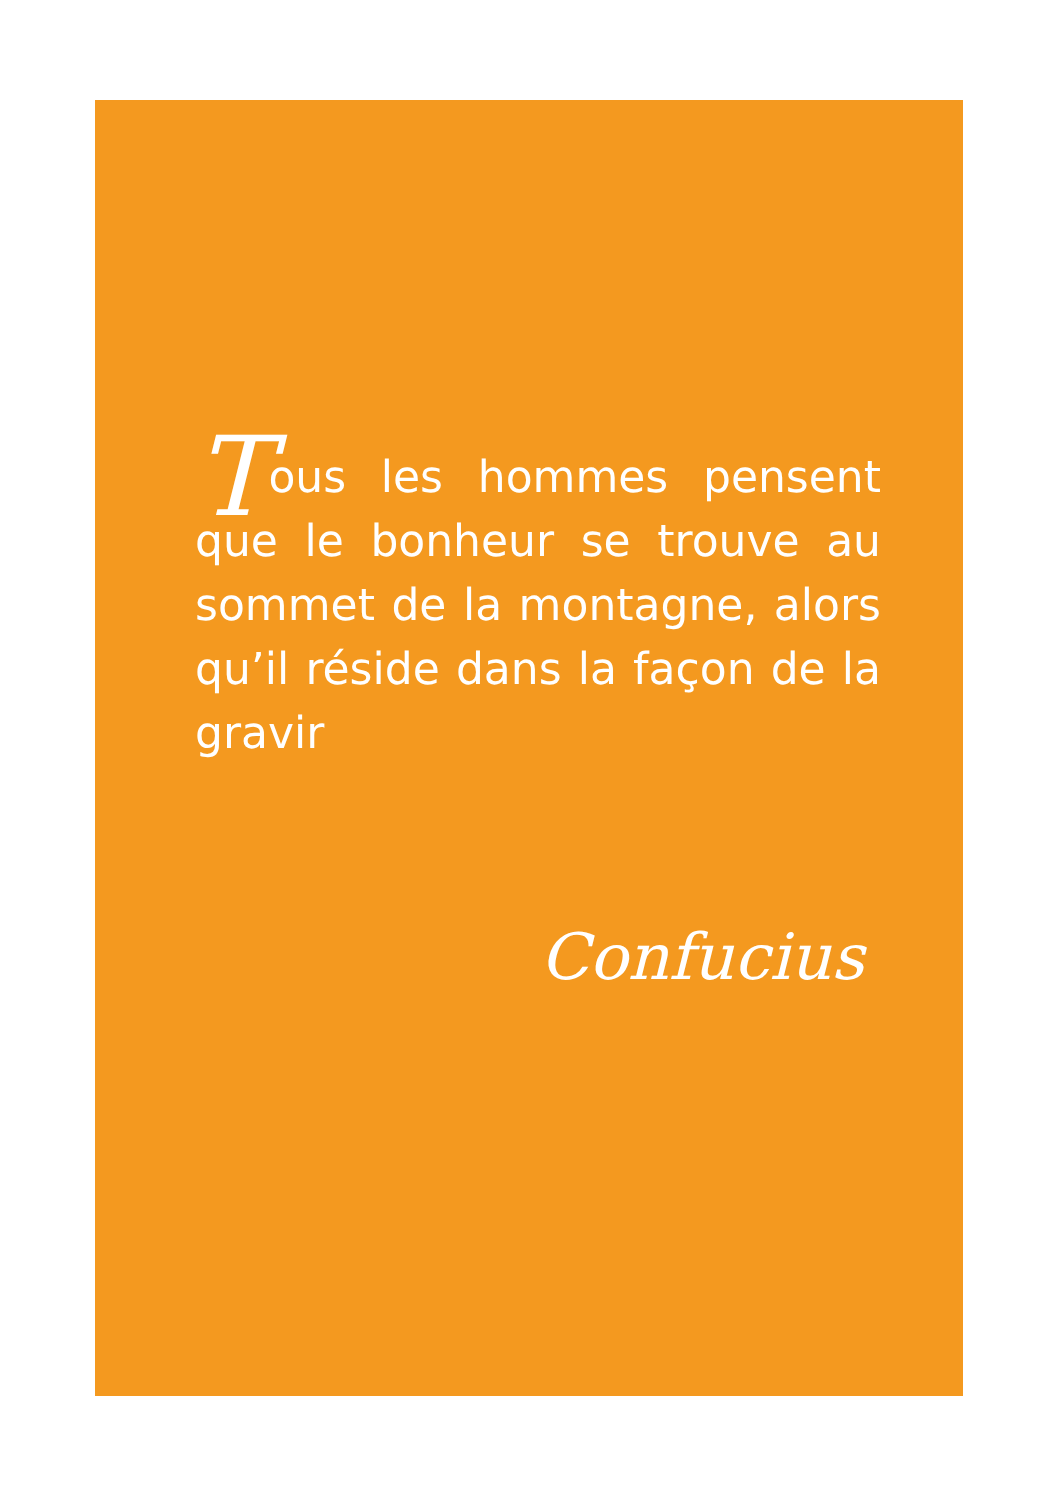Tous les hommes pensent que le bonheur se trouve au sommet de la montagne, alors qu’il réside dans la façon de la gravir
Confucius